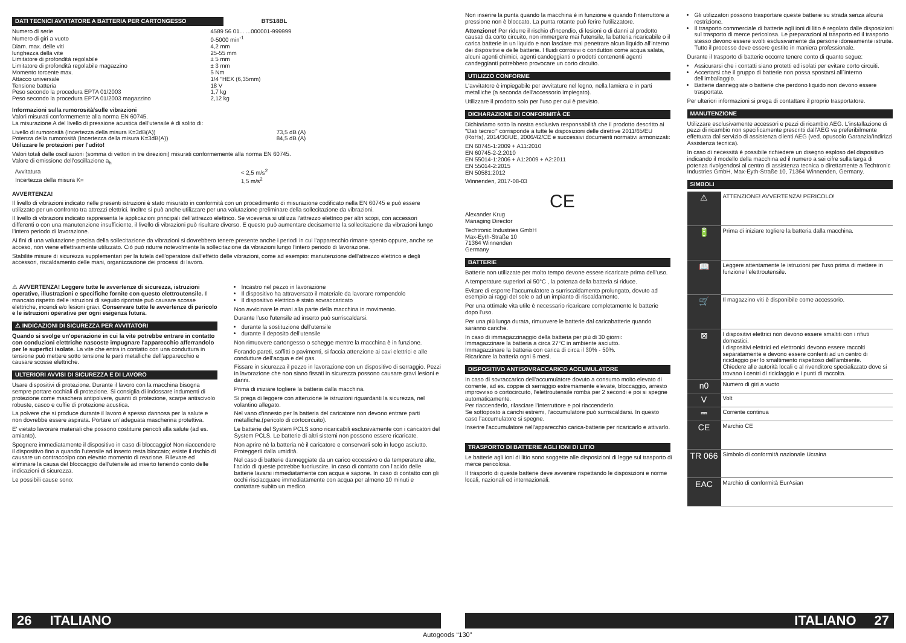DATI TECNICI AVVITATORE A BATTERIA PER CARTONGESSO
BTS18BL
| Numero di serie | 4589 56 01... ...000001-999999 |
| Numero di giri a vuoto | 0-5000 min<sup>-1</sup> |
| Diam. max. delle viti | 4,2 mm |
| lunghezza della vite | 25-55 mm |
| Limitatore di profondità regolabile | ± 5 mm |
| Limitatore di profondità regolabile magazzino | ± 3 mm |
| Momento torcente max. | 5 Nm |
| Attacco universale | 1/4 "HEX (6,35mm) |
| Tensione batteria | 18 V |
| Peso secondo la procedura EPTA 01/2003 | 1,7 kg |
| Peso secondo la procedura EPTA 01/2003 magazzino | 2,12 kg |
Informazioni sulla rumorosità/sulle vibrazioni
Valori misurati conformemente alla norma EN 60745.
La misurazione A del livello di pressione acustica dell’utensile è di solito di:
| Livello di rumorosità (Incertezza della misura K=3dB(A)) | 73,5 dB (A) |
| Potenza della rumorosità (Incertezza della misura K=3dB(A)) | 84,5 dB (A) |
Utilizzare le protezioni per l'udito!
Valori totali delle oscillazioni (somma di vettori in tre direzioni) misurati conformemente alla norma EN 60745.
Valore di emissione dell’oscillazione a<sub>h</sub>
| Avvitatura | < 2,5 m/s<sup>2</sup> |
| Incertezza della misura K= | 1,5 m/s<sup>2</sup> |
AVVERTENZA!
Il livello di vibrazioni indicato nelle presenti istruzioni è stato misurato in conformità con un procedimento di misurazione codificato nella EN 60745 e può essere utilizzato per un confronto tra attrezzi elettrici. Inoltre si può anche utilizzare per una valutazione preliminare della sollecitazione da vibrazioni.
Il livello di vibrazioni indicato rappresenta le applicazioni principali dell’attrezzo elettrico. Se viceversa si utilizza l’attrezzo elettrico per altri scopi, con accessori differenti o con una manutenzione insufficiente, il livello di vibrazioni può risultare diverso. E questo può aumentare decisamente la sollecitazione da vibrazioni lungo l’intero periodo di lavorazione.
Ai fini di una valutazione precisa della sollecitazione da vibrazioni si dovrebbero tenere presente anche i periodi in cui l’apparecchio rimane spento oppure, anche se acceso, non viene effettivamente utilizzato. Ciò può ridurre notevolmente la sollecitazione da vibrazioni lungo l’intero periodo di lavorazione.
Stabilite misure di sicurezza supplementari per la tutela dell’operatore dall’effetto delle vibrazioni, come ad esempio: manutenzione dell’attrezzo elettrico e degli accessori, riscaldamento delle mani, organizzazione dei processi di lavoro.
⚠ AVVERTENZA! Leggere tutte le avvertenze di sicurezza, istruzioni operative, illustrazioni e specifiche fornite con questo elettroutensile. Il mancato rispetto delle istruzioni di seguito riportate può causare scosse elettriche, incendi e/o lesioni gravi. Conservare tutte le avvertenze di pericolo e le istruzioni operative per ogni esigenza futura.
⚠ INDICAZIONI DI SICUREZZA PER AVVITATORI
Quando si svolge un'operazione in cui la vite potrebbe entrare in contatto con conduzioni elettriche nascoste impugnare l'apparecchio afferrandolo per le superfici isolate. La vite che entra in contatto con una conduttura in tensione può mettere sotto tensione le parti metalliche dell'apparecchio e causare scosse elettriche.
ULTERIORI AVVISI DI SICUREZZA E DI LAVORO
Usare dispositivi di protezione. Durante il lavoro con la macchina bisogna sempre portare occhiali di protezione. Si consiglia di indossare indumenti di protezione come maschera antipolvere, guanti di protezione, scarpe antiscivolo robuste, casco e cuffie di protezione acustica.
La polvere che si produce durante il lavoro è spesso dannosa per la salute e non dovrebbe essere aspirata. Portare un´adeguata mascherina protettiva.
E' vietato lavorare materiali che possono costituire pericoli alla salute (ad es. amianto).
Spegnere immediatamente il dispositivo in caso di bloccaggio! Non riaccendere il dispositivo fino a quando l'utensile ad inserto resta bloccato; esiste il rischio di causare un contraccolpo con elevato momento di reazione. Rilevare ed eliminare la causa del bloccaggio dell'utensile ad inserto tenendo conto delle indicazioni di sicurezza.
Le possibili cause sono:
Incastro nel pezzo in lavorazione
Il dispositivo ha attraversato il materiale da lavorare rompendolo
Il dispositivo elettrico è stato sovraccaricato
Non avvicinare le mani alla parte della macchina in movimento.
Durante l'uso l'utensile ad inserto può surriscaldarsi.
durante la sostituzione dell'utensile
durante il deposito dell'utensile
Non rimuovere cartongesso o schegge mentre la macchina è in funzione.
Forando pareti, soffitti o pavimenti, si faccia attenzione ai cavi elettrici e alle condutture dell’acqua e del gas.
Fissare in sicurezza il pezzo in lavorazione con un dispositivo di serraggio. Pezzi in lavorazione che non siano fissati in sicurezza possono causare gravi lesioni e danni.
Prima di iniziare togliere la batteria dalla macchina.
Si prega di leggere con attenzione le istruzioni riguardanti la sicurezza, nel volantino allegato.
Nel vano d’innesto per la batteria del caricatore non devono entrare parti metalliche.(pericolo di cortocircuito).
Le batterie del System PCLS sono ricaricabili esclusivamente con i caricatori del System PCLS. Le batterie di altri sistemi non possono essere ricaricate.
Non aprire nè la batteria nè il caricatore e conservarli solo in luogo asciutto. Proteggerli dalla umidità.
Nel caso di batterie danneggiate da un carico eccessivo o da temperature alte, l'acido di queste potrebbe fuoriuscire. In caso di contatto con l'acido delle batterie lavarsi immediatamente con acqua e sapone. In caso di contatto con gli occhi risciacquare immediatamente con acqua per almeno 10 minuti e contattare subito un medico.
26 ITALIANO
Non inserire la punta quando la macchina è in funzione e quando l'interruttore a pressione non è bloccato. La punta rotante può ferire l'utilizzatore.
Attenzione! Per ridurre il rischio d'incendio, di lesioni o di danni al prodotto causati da corto circuito, non immergere mai l'utensile, la batteria ricaricabile o il carica batterie in un liquido e non lasciare mai penetrare alcun liquido all'interno dei dispositivi e delle batterie. I fluidi corrosivi o conduttori come acqua salata, alcuni agenti chimici, agenti candeggianti o prodotti contenenti agenti candeggianti potrebbero provocare un corto circuito.
UTILIZZO CONFORME
L'avvitatore è impiegabile per avvitature nel legno, nella lamiera e in parti metalliche (a seconda dell'accessorio impiegato).
Utilizzare il prodotto solo per l’uso per cui è previsto.
DICHARAZIONE DI CONFORMITÀ CE
Dichiariamo sotto la nostra esclusiva responsabilità che il prodotto descritto ai "Dati tecnici" corrisponde a tutte le disposizioni delle direttive 2011/65/EU (RoHs), 2014/30/UE, 2006/42/CE e successivi documenti normativi armonizzati:
EN 60745-1:2009 + A11:2010
EN 60745-2-2:2010
EN 55014-1:2006 + A1:2009 + A2:2011
EN 55014-2:2015
EN 50581:2012
Winnenden, 2017-08-03
CE
Alexander Krug
Managing Director
Techtronic Industries GmbH
Max-Eyth-Straße 10
71364 Winnenden
Germany
BATTERIE
Batterie non utilizzate per molto tempo devone essere ricaricate prima dell’uso.
A temperature superiori ai 50°C , la potenza della batteria si riduce.
Evitare di esporre l’accumulatore a surriscaldamento prolungato, dovuto ad esempio ai raggi del sole o ad un impianto di riscaldamento.
Per una ottimale vita utile è necessario ricaricare completamente le batterie dopo l'uso.
Per una più lunga durata, rimuovere le batterie dal caricabatterie quando saranno cariche.
In caso di immagazzinaggio della batteria per più di 30 giorni:
Immagazzinare la batteria a circa 27°C in ambiente asciutto.
Immagazzinare la batteria con carica di circa il 30% - 50%.
Ricaricare la batteria ogni 6 mesi.
DISPOSITIVO ANTISOVRACCARICO ACCUMULATORE
In caso di sovraccarico dell’accumulatore dovuto a consumo molto elevato di corrente, ad es. coppie di serraggio estremamente elevate, bloccaggio, arresto improvviso o cortocircuito, l’elettroutensile romba per 2 secondi e poi si spegne automaticamente.
Per riaccenderlo, rilasciare l’interruttore e poi riaccenderlo.
Se sottoposto a carichi estremi, l’accumulatore può surriscaldarsi. In questo caso l’accumulatore si spegne.
Inserire l'accumulatore nell'apparecchio carica-batterie per ricaricarlo e attivarlo.
TRASPORTO DI BATTERIE AGLI IONI DI LITIO
Le batterie agli ioni di litio sono soggette alle disposizioni di legge sul trasporto di merce pericolosa.
Il trasporto di queste batterie deve avvenire rispettando le disposizioni e norme locali, nazionali ed internazionali.
Gli utilizzatori possono trasportare queste batterie su strada senza alcuna restrizione.
Il trasporto commerciale di batterie agli ioni di litio è regolato dalle disposizioni sul trasporto di merce pericolosa. Le preparazioni al trasporto ed il trasporto stesso devono essere svolti esclusivamente da persone idoneamente istruite. Tutto il processo deve essere gestito in maniera professionale.
Durante il trasporto di batterie occorre tenere conto di quanto segue:
Assicurarsi che i contatti siano protetti ed isolati per evitare corto circuiti.
Accertarsi che il gruppo di batterie non possa spostarsi all´interno dell'imballaggio.
Batterie danneggiate o batterie che perdono liquido non devono essere trasportate.
Per ulteriori informazioni si prega di contattare il proprio trasportatore.
MANUTENZIONE
Utilizzare esclusivamente accessori e pezzi di ricambio AEG. L'installazione di pezzi di ricambio non specificamente prescritti dall'AEG va preferibilmente effettuata dal servizio di assistenza clienti AEG (ved. opuscolo Garanzia/Indirizzi Assistenza tecnica).
In caso di necessità è possibile richiedere un disegno esploso del dispositivo indicando il modello della macchina ed il numero a sei cifre sulla targa di potenza rivolgendosi al centro di assistenza tecnica o direttamente a Techtronic Industries GmbH, Max-Eyth-Straße 10, 71364 Winnenden, Germany.
SIMBOLI
| ⚠ | ATTENZIONE! AVVERTENZA! PERICOLO! |
| 🔋 | Prima di iniziare togliere la batteria dalla macchina. |
| 📖 | Leggere attentamente le istruzioni per l'uso prima di mettere in funzione l'elettroutensile. |
| 🛒 | Il magazzino viti è disponibile come accessorio. |
| ⊠ | I dispositivi elettrici non devono essere smaltiti con i rifiuti domestici. I dispositivi elettrici ed elettronici devono essere raccolti separatamente e devono essere conferiti ad un centro di riciclaggio per lo smaltimento rispettoso dell'ambiente. Chiedere alle autorità locali o al rivenditore specializzato dove si trovano i centri di riciclaggio e i punti di raccolta. |
| n0 | Numero di giri a vuoto |
| V | Volt |
| ⎓ | Corrente continua |
| CE | Marchio CE |
| TR 066 | Simbolo di conformità nazionale Ucraina |
| EAC | Marchio di conformità EurAsian |
ITALIANO 27
Autogoods “130”